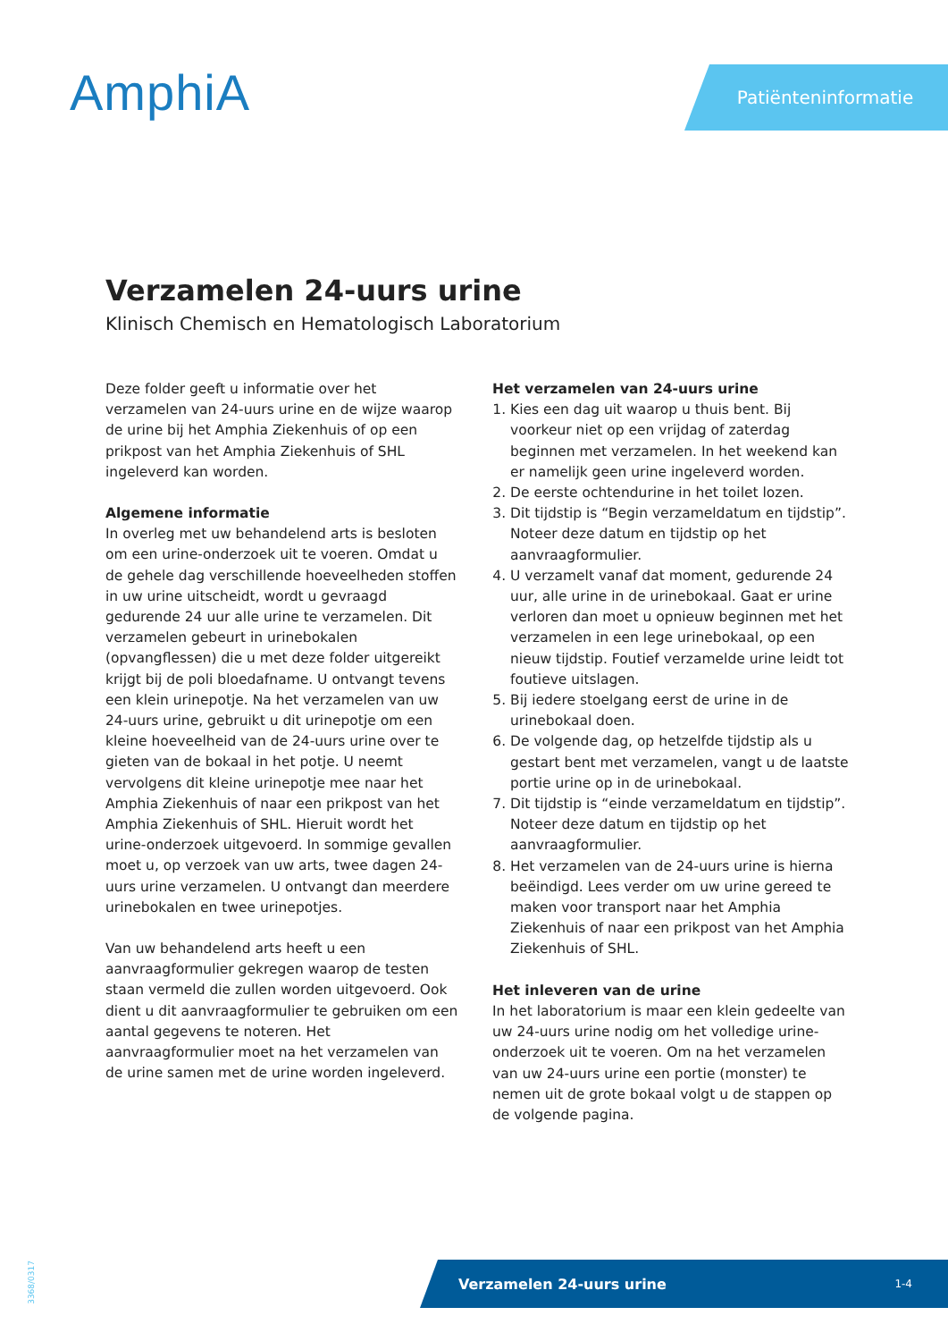AmphiA
Patiënteninformatie
Verzamelen 24-uurs urine
Klinisch Chemisch en Hematologisch Laboratorium
Deze folder geeft u informatie over het verzamelen van 24-uurs urine en de wijze waarop de urine bij het Amphia Ziekenhuis of op een prikpost van het Amphia Ziekenhuis of SHL ingeleverd kan worden.
Algemene informatie
In overleg met uw behandelend arts is besloten om een urine-onderzoek uit te voeren. Omdat u de gehele dag verschillende hoeveelheden stoffen in uw urine uitscheidt, wordt u gevraagd gedurende 24 uur alle urine te verzamelen. Dit verzamelen gebeurt in urinebokalen (opvangflessen) die u met deze folder uitgereikt krijgt bij de poli bloedafname. U ontvangt tevens een klein urinepotje. Na het verzamelen van uw 24-uurs urine, gebruikt u dit urinepotje om een kleine hoeveelheid van de 24-uurs urine over te gieten van de bokaal in het potje. U neemt vervolgens dit kleine urinepotje mee naar het Amphia Ziekenhuis of naar een prikpost van het Amphia Ziekenhuis of SHL. Hieruit wordt het urine-onderzoek uitgevoerd. In sommige gevallen moet u, op verzoek van uw arts, twee dagen 24-uurs urine verzamelen. U ontvangt dan meerdere urinebokalen en twee urinepotjes.
Van uw behandelend arts heeft u een aanvraagformulier gekregen waarop de testen staan vermeld die zullen worden uitgevoerd. Ook dient u dit aanvraagformulier te gebruiken om een aantal gegevens te noteren. Het aanvraagformulier moet na het verzamelen van de urine samen met de urine worden ingeleverd.
Het verzamelen van 24-uurs urine
1. Kies een dag uit waarop u thuis bent. Bij voorkeur niet op een vrijdag of zaterdag beginnen met verzamelen. In het weekend kan er namelijk geen urine ingeleverd worden.
2. De eerste ochtendurine in het toilet lozen.
3. Dit tijdstip is “Begin verzameldatum en tijdstip”. Noteer deze datum en tijdstip op het aanvraagformulier.
4. U verzamelt vanaf dat moment, gedurende 24 uur, alle urine in de urinebokaal. Gaat er urine verloren dan moet u opnieuw beginnen met het verzamelen in een lege urinebokaal, op een nieuw tijdstip. Foutief verzamelde urine leidt tot foutieve uitslagen.
5. Bij iedere stoelgang eerst de urine in de urinebokaal doen.
6. De volgende dag, op hetzelfde tijdstip als u gestart bent met verzamelen, vangt u de laatste portie urine op in de urinebokaal.
7. Dit tijdstip is “einde verzameldatum en tijdstip”. Noteer deze datum en tijdstip op het aanvraagformulier.
8. Het verzamelen van de 24-uurs urine is hierna beëindigd. Lees verder om uw urine gereed te maken voor transport naar het Amphia Ziekenhuis of naar een prikpost van het Amphia Ziekenhuis of SHL.
Het inleveren van de urine
In het laboratorium is maar een klein gedeelte van uw 24-uurs urine nodig om het volledige urine-onderzoek uit te voeren. Om na het verzamelen van uw 24-uurs urine een portie (monster) te nemen uit de grote bokaal volgt u de stappen op de volgende pagina.
3368/0317
Verzamelen 24-uurs urine 1-4